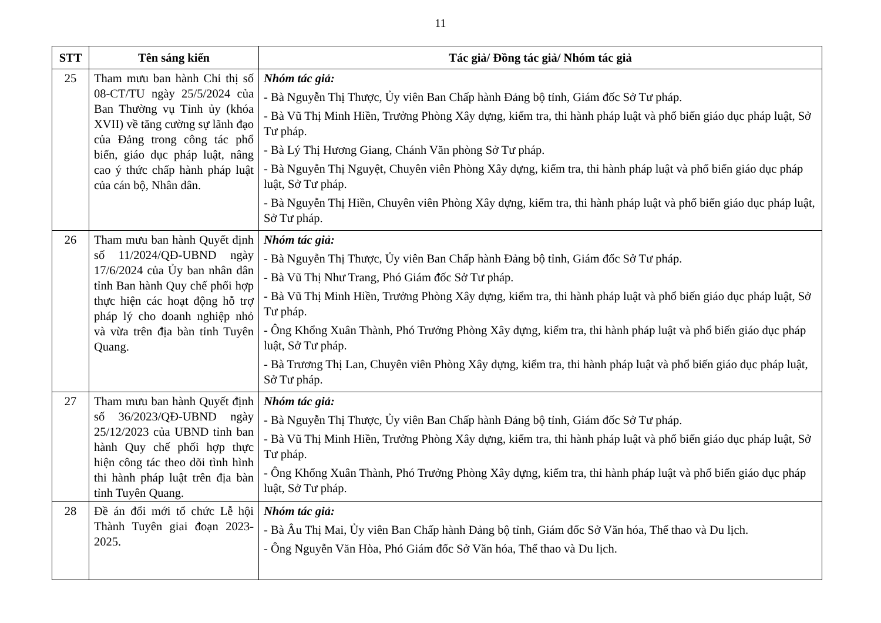11
| STT | Tên sáng kiến | Tác giả/ Đồng tác giả/ Nhóm tác giả |
| --- | --- | --- |
| 25 | Tham mưu ban hành Chỉ thị số 08-CT/TU ngày 25/5/2024 của Ban Thường vụ Tỉnh ủy (khóa XVII) về tăng cường sự lãnh đạo của Đảng trong công tác phổ biến, giáo dục pháp luật, nâng cao ý thức chấp hành pháp luật của cán bộ, Nhân dân. | Nhóm tác giả: - Bà Nguyễn Thị Thược, Ủy viên Ban Chấp hành Đảng bộ tỉnh, Giám đốc Sở Tư pháp. - Bà Vũ Thị Minh Hiền, Trưởng Phòng Xây dựng, kiểm tra, thi hành pháp luật và phổ biến giáo dục pháp luật, Sở Tư pháp. - Bà Lý Thị Hương Giang, Chánh Văn phòng Sở Tư pháp. - Bà Nguyễn Thị Nguyệt, Chuyên viên Phòng Xây dựng, kiểm tra, thi hành pháp luật và phổ biến giáo dục pháp luật, Sở Tư pháp. - Bà Nguyễn Thị Hiền, Chuyên viên Phòng Xây dựng, kiểm tra, thi hành pháp luật và phổ biến giáo dục pháp luật, Sở Tư pháp. |
| 26 | Tham mưu ban hành Quyết định số 11/2024/QĐ-UBND ngày 17/6/2024 của Ủy ban nhân dân tỉnh Ban hành Quy chế phối hợp thực hiện các hoạt động hỗ trợ pháp lý cho doanh nghiệp nhỏ và vừa trên địa bàn tỉnh Tuyên Quang. | Nhóm tác giả: - Bà Nguyễn Thị Thược, Ủy viên Ban Chấp hành Đảng bộ tỉnh, Giám đốc Sở Tư pháp. - Bà Vũ Thị Như Trang, Phó Giám đốc Sở Tư pháp. - Bà Vũ Thị Minh Hiền, Trưởng Phòng Xây dựng, kiểm tra, thi hành pháp luật và phổ biến giáo dục pháp luật, Sở Tư pháp. - Ông Khổng Xuân Thành, Phó Trưởng Phòng Xây dựng, kiểm tra, thi hành pháp luật và phổ biến giáo dục pháp luật, Sở Tư pháp. - Bà Trương Thị Lan, Chuyên viên Phòng Xây dựng, kiểm tra, thi hành pháp luật và phổ biến giáo dục pháp luật, Sở Tư pháp. |
| 27 | Tham mưu ban hành Quyết định số 36/2023/QĐ-UBND ngày 25/12/2023 của UBND tỉnh ban hành Quy chế phối hợp thực hiện công tác theo dõi tình hình thi hành pháp luật trên địa bàn tỉnh Tuyên Quang. | Nhóm tác giả: - Bà Nguyễn Thị Thược, Ủy viên Ban Chấp hành Đảng bộ tỉnh, Giám đốc Sở Tư pháp. - Bà Vũ Thị Minh Hiền, Trưởng Phòng Xây dựng, kiểm tra, thi hành pháp luật và phổ biến giáo dục pháp luật, Sở Tư pháp. - Ông Khổng Xuân Thành, Phó Trưởng Phòng Xây dựng, kiểm tra, thi hành pháp luật và phổ biến giáo dục pháp luật, Sở Tư pháp. |
| 28 | Đề án đổi mới tổ chức Lễ hội Thành Tuyên giai đoạn 2023-2025. | Nhóm tác giả: - Bà Âu Thị Mai, Ủy viên Ban Chấp hành Đảng bộ tỉnh, Giám đốc Sở Văn hóa, Thể thao và Du lịch. - Ông Nguyễn Văn Hòa, Phó Giám đốc Sở Văn hóa, Thể thao và Du lịch. |